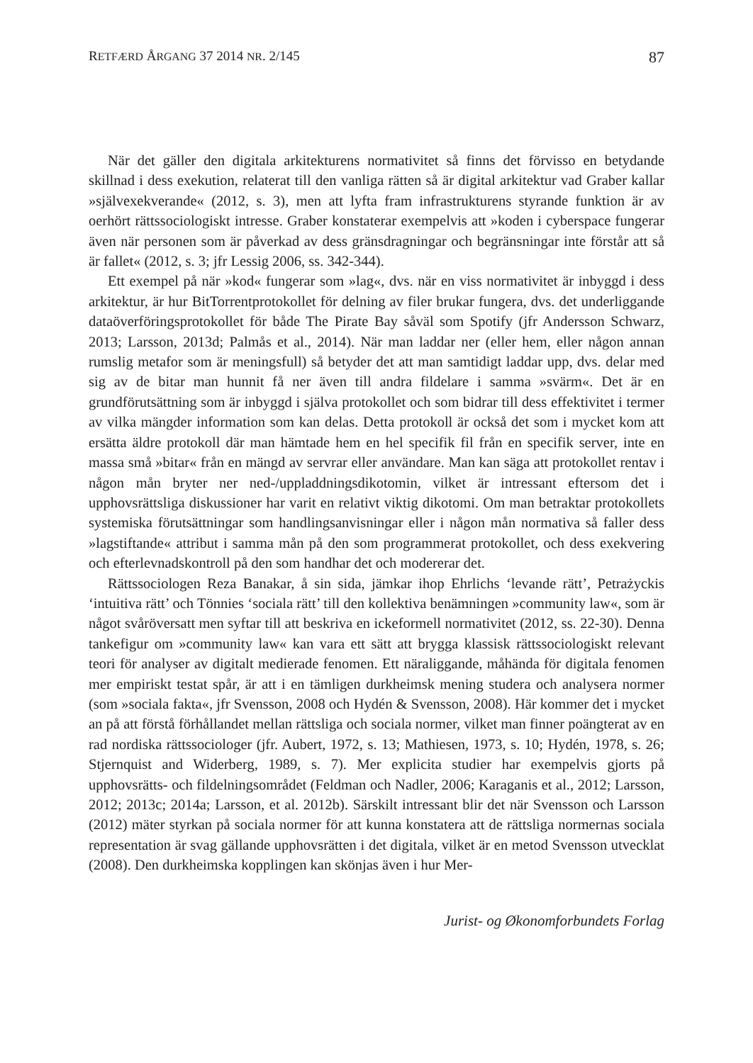RETFÆRD ÅRGANG 37 2014 NR. 2/145 87
När det gäller den digitala arkitekturens normativitet så finns det förvisso en betydande skillnad i dess exekution, relaterat till den vanliga rätten så är digital arkitektur vad Graber kallar »självexekverande« (2012, s. 3), men att lyfta fram infrastrukturens styrande funktion är av oerhört rättssociologiskt intresse. Graber konstaterar exempelvis att »koden i cyberspace fungerar även när personen som är påverkad av dess gränsdragningar och begränsningar inte förstår att så är fallet« (2012, s. 3; jfr Lessig 2006, ss. 342-344).
Ett exempel på när »kod« fungerar som »lag«, dvs. när en viss normativitet är inbyggd i dess arkitektur, är hur BitTorrentprotokollet för delning av filer brukar fungera, dvs. det underliggande dataöverföringsprotokollet för både The Pirate Bay såväl som Spotify (jfr Andersson Schwarz, 2013; Larsson, 2013d; Palmås et al., 2014). När man laddar ner (eller hem, eller någon annan rumslig metafor som är meningsfull) så betyder det att man samtidigt laddar upp, dvs. delar med sig av de bitar man hunnit få ner även till andra fildelare i samma »svärm«. Det är en grundförutsättning som är inbyggd i själva protokollet och som bidrar till dess effektivitet i termer av vilka mängder information som kan delas. Detta protokoll är också det som i mycket kom att ersätta äldre protokoll där man hämtade hem en hel specifik fil från en specifik server, inte en massa små »bitar« från en mängd av servrar eller användare. Man kan säga att protokollet rentav i någon mån bryter ner ned-/uppladdningsdikotomin, vilket är intressant eftersom det i upphovsrättsliga diskussioner har varit en relativt viktig dikotomi. Om man betraktar protokollets systemiska förutsättningar som handlingsanvisningar eller i någon mån normativa så faller dess »lagstiftande« attribut i samma mån på den som programmerat protokollet, och dess exekvering och efterlevnadskontroll på den som handhar det och modererar det.
Rättssociologen Reza Banakar, å sin sida, jämkar ihop Ehrlichs ‘levande rätt’, Petrażyckis ‘intuitiva rätt’ och Tönnies ‘sociala rätt’ till den kollektiva benämningen »community law«, som är något svåröversatt men syftar till att beskriva en ickeformell normativitet (2012, ss. 22-30). Denna tankefigur om »community law« kan vara ett sätt att brygga klassisk rättssociologiskt relevant teori för analyser av digitalt medierade fenomen. Ett näraliggande, måhända för digitala fenomen mer empiriskt testat spår, är att i en tämligen durkheimsk mening studera och analysera normer (som »sociala fakta«, jfr Svensson, 2008 och Hydén & Svensson, 2008). Här kommer det i mycket an på att förstå förhållandet mellan rättsliga och sociala normer, vilket man finner poängterat av en rad nordiska rättssociologer (jfr. Aubert, 1972, s. 13; Mathiesen, 1973, s. 10; Hydén, 1978, s. 26; Stjernquist and Widerberg, 1989, s. 7). Mer explicita studier har exempelvis gjorts på upphovsrätts- och fildelningsområdet (Feldman och Nadler, 2006; Karaganis et al., 2012; Larsson, 2012; 2013c; 2014a; Larsson, et al. 2012b). Särskilt intressant blir det när Svensson och Larsson (2012) mäter styrkan på sociala normer för att kunna konstatera att de rättsliga normernas sociala representation är svag gällande upphovsrätten i det digitala, vilket är en metod Svensson utvecklat (2008). Den durkheimska kopplingen kan skönjas även i hur Mer-
Jurist- og Økonomforbundets Forlag